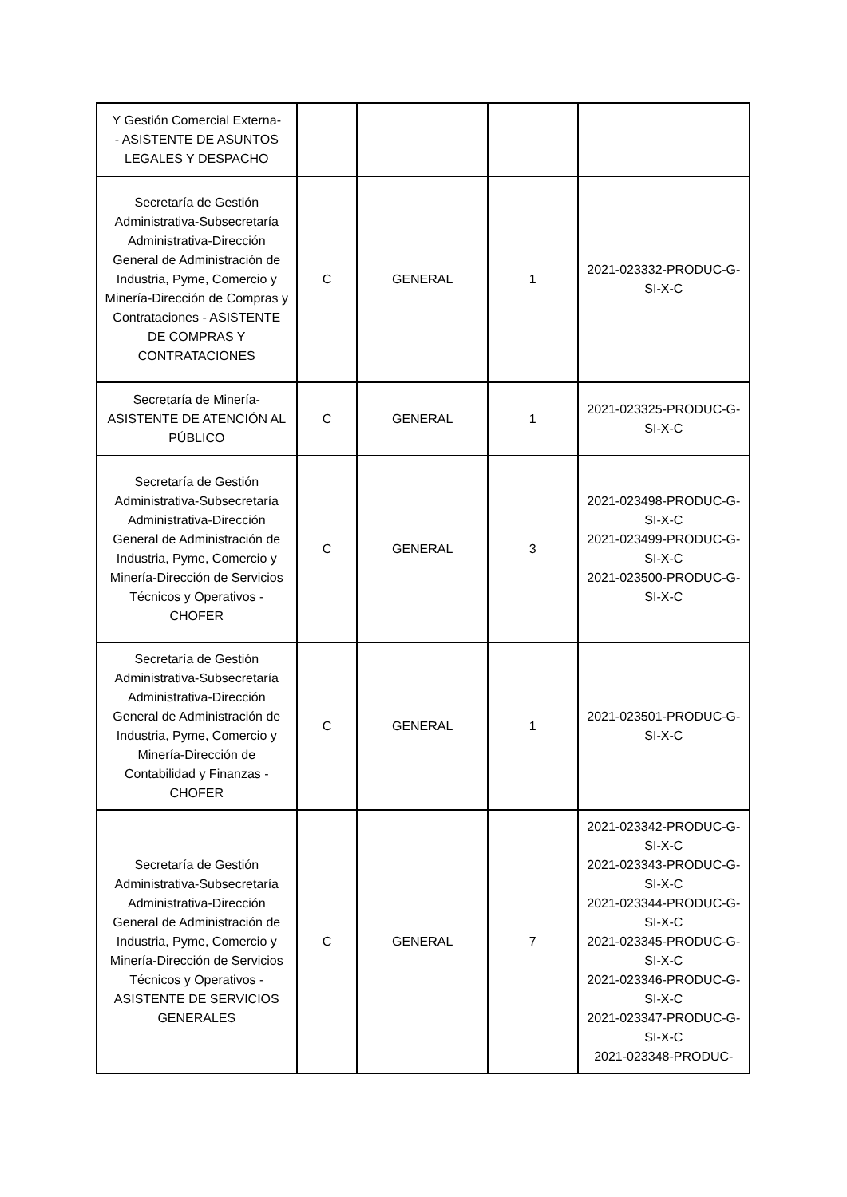| Y Gestión Comercial Externa- - ASISTENTE DE ASUNTOS LEGALES Y DESPACHO | | | | |
| Secretaría de Gestión Administrativa-Subsecretaría Administrativa-Dirección General de Administración de Industria, Pyme, Comercio y Minería-Dirección de Compras y Contrataciones - ASISTENTE DE COMPRAS Y CONTRATACIONES | C | GENERAL | 1 | 2021-023332-PRODUC-G-SI-X-C |
| Secretaría de Minería-ASISTENTE DE ATENCIÓN AL PÚBLICO | C | GENERAL | 1 | 2021-023325-PRODUC-G-SI-X-C |
| Secretaría de Gestión Administrativa-Subsecretaría Administrativa-Dirección General de Administración de Industria, Pyme, Comercio y Minería-Dirección de Servicios Técnicos y Operativos - CHOFER | C | GENERAL | 3 | 2021-023498-PRODUC-G-SI-X-C 2021-023499-PRODUC-G-SI-X-C 2021-023500-PRODUC-G-SI-X-C |
| Secretaría de Gestión Administrativa-Subsecretaría Administrativa-Dirección General de Administración de Industria, Pyme, Comercio y Minería-Dirección de Contabilidad y Finanzas - CHOFER | C | GENERAL | 1 | 2021-023501-PRODUC-G-SI-X-C |
| Secretaría de Gestión Administrativa-Subsecretaría Administrativa-Dirección General de Administración de Industria, Pyme, Comercio y Minería-Dirección de Servicios Técnicos y Operativos - ASISTENTE DE SERVICIOS GENERALES | C | GENERAL | 7 | 2021-023342-PRODUC-G-SI-X-C 2021-023343-PRODUC-G-SI-X-C 2021-023344-PRODUC-G-SI-X-C 2021-023345-PRODUC-G-SI-X-C 2021-023346-PRODUC-G-SI-X-C 2021-023347-PRODUC-G-SI-X-C 2021-023348-PRODUC- |